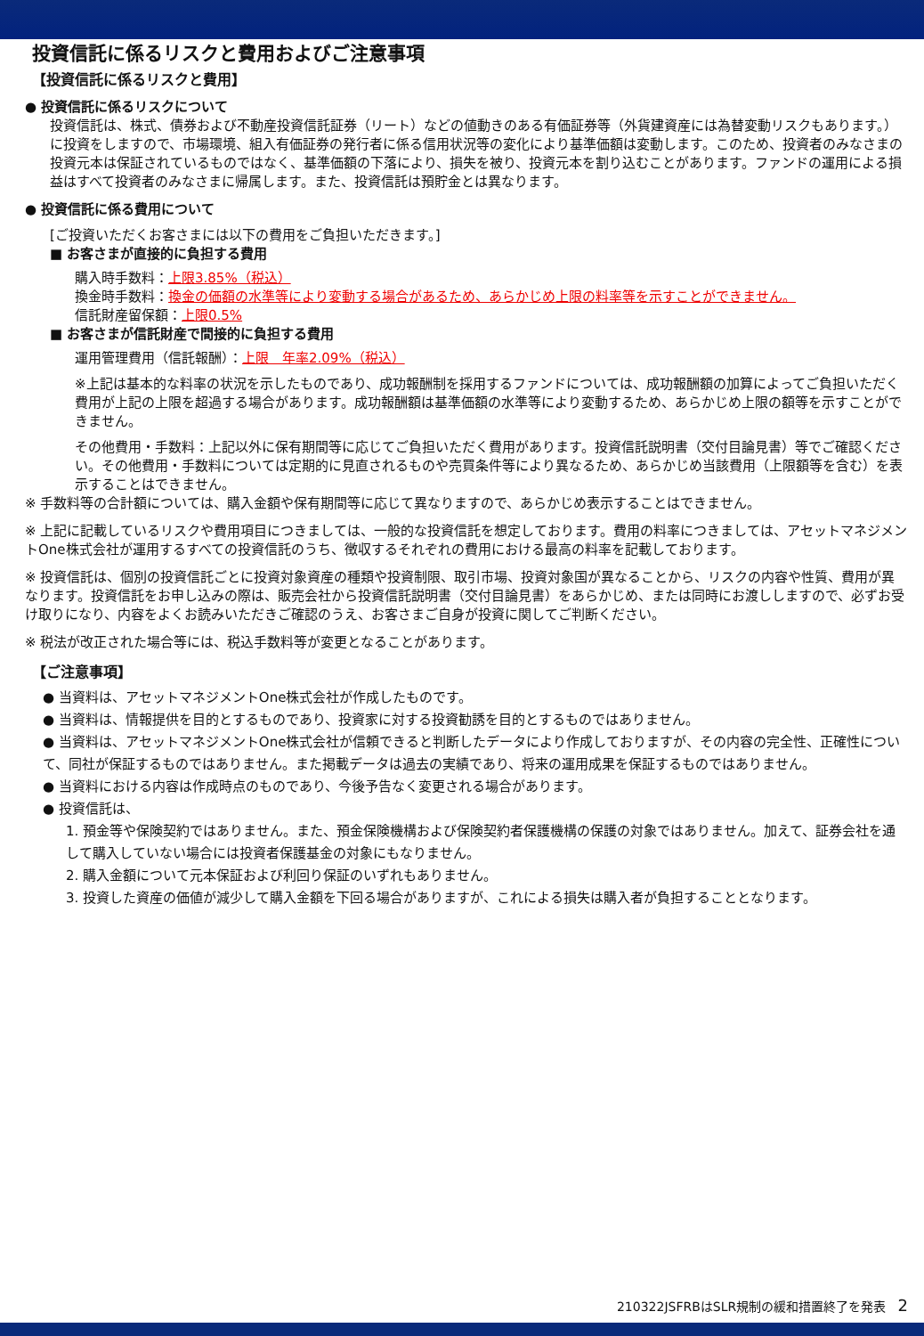投資信託に係るリスクと費用およびご注意事項
【投資信託に係るリスクと費用】
● 投資信託に係るリスクについて
投資信託は、株式、債券および不動産投資信託証券（リート）などの値動きのある有価証券等（外貨建資産には為替変動リスクもあります。）に投資をしますので、市場環境、組入有価証券の発行者に係る信用状況等の変化により基準価額は変動します。このため、投資者のみなさまの投資元本は保証されているものではなく、基準価額の下落により、損失を被り、投資元本を割り込むことがあります。ファンドの運用による損益はすべて投資者のみなさまに帰属します。また、投資信託は預貯金とは異なります。
● 投資信託に係る費用について
[ご投資いただくお客さまには以下の費用をご負担いただきます。]
■ お客さまが直接的に負担する費用
購入時手数料：上限3.85%（税込）
換金時手数料：換金の価額の水準等により変動する場合があるため、あらかじめ上限の料率等を示すことができません。
信託財産留保額：上限0.5%
■ お客さまが信託財産で間接的に負担する費用
運用管理費用（信託報酬）：上限　年率2.09%（税込）
※上記は基本的な料率の状況を示したものであり、成功報酬制を採用するファンドについては、成功報酬額の加算によってご負担いただく費用が上記の上限を超過する場合があります。成功報酬額は基準価額の水準等により変動するため、あらかじめ上限の額等を示すことができません。
その他費用・手数料：上記以外に保有期間等に応じてご負担いただく費用があります。投資信託説明書（交付目論見書）等でご確認ください。その他費用・手数料については定期的に見直されるものや売買条件等により異なるため、あらかじめ当該費用（上限額等を含む）を表示することはできません。
※ 手数料等の合計額については、購入金額や保有期間等に応じて異なりますので、あらかじめ表示することはできません。
※ 上記に記載しているリスクや費用項目につきましては、一般的な投資信託を想定しております。費用の料率につきましては、アセットマネジメントOne株式会社が運用するすべての投資信託のうち、徴収するそれぞれの費用における最高の料率を記載しております。
※ 投資信託は、個別の投資信託ごとに投資対象資産の種類や投資制限、取引市場、投資対象国が異なることから、リスクの内容や性質、費用が異なります。投資信託をお申し込みの際は、販売会社から投資信託説明書（交付目論見書）をあらかじめ、または同時にお渡ししますので、必ずお受け取りになり、内容をよくお読みいただきご確認のうえ、お客さまご自身が投資に関してご判断ください。
※ 税法が改正された場合等には、税込手数料等が変更となることがあります。
【ご注意事項】
● 当資料は、アセットマネジメントOne株式会社が作成したものです。
● 当資料は、情報提供を目的とするものであり、投資家に対する投資勧誘を目的とするものではありません。
● 当資料は、アセットマネジメントOne株式会社が信頼できると判断したデータにより作成しておりますが、その内容の完全性、正確性について、同社が保証するものではありません。また掲載データは過去の実績であり、将来の運用成果を保証するものではありません。
● 当資料における内容は作成時点のものであり、今後予告なく変更される場合があります。
● 投資信託は、
1. 預金等や保険契約ではありません。また、預金保険機構および保険契約者保護機構の保護の対象ではありません。加えて、証券会社を通して購入していない場合には投資者保護基金の対象にもなりません。
2. 購入金額について元本保証および利回り保証のいずれもありません。
3. 投資した資産の価値が減少して購入金額を下回る場合がありますが、これによる損失は購入者が負担することとなります。
210322JSFRBはSLR規制の緩和措置終了を発表 2